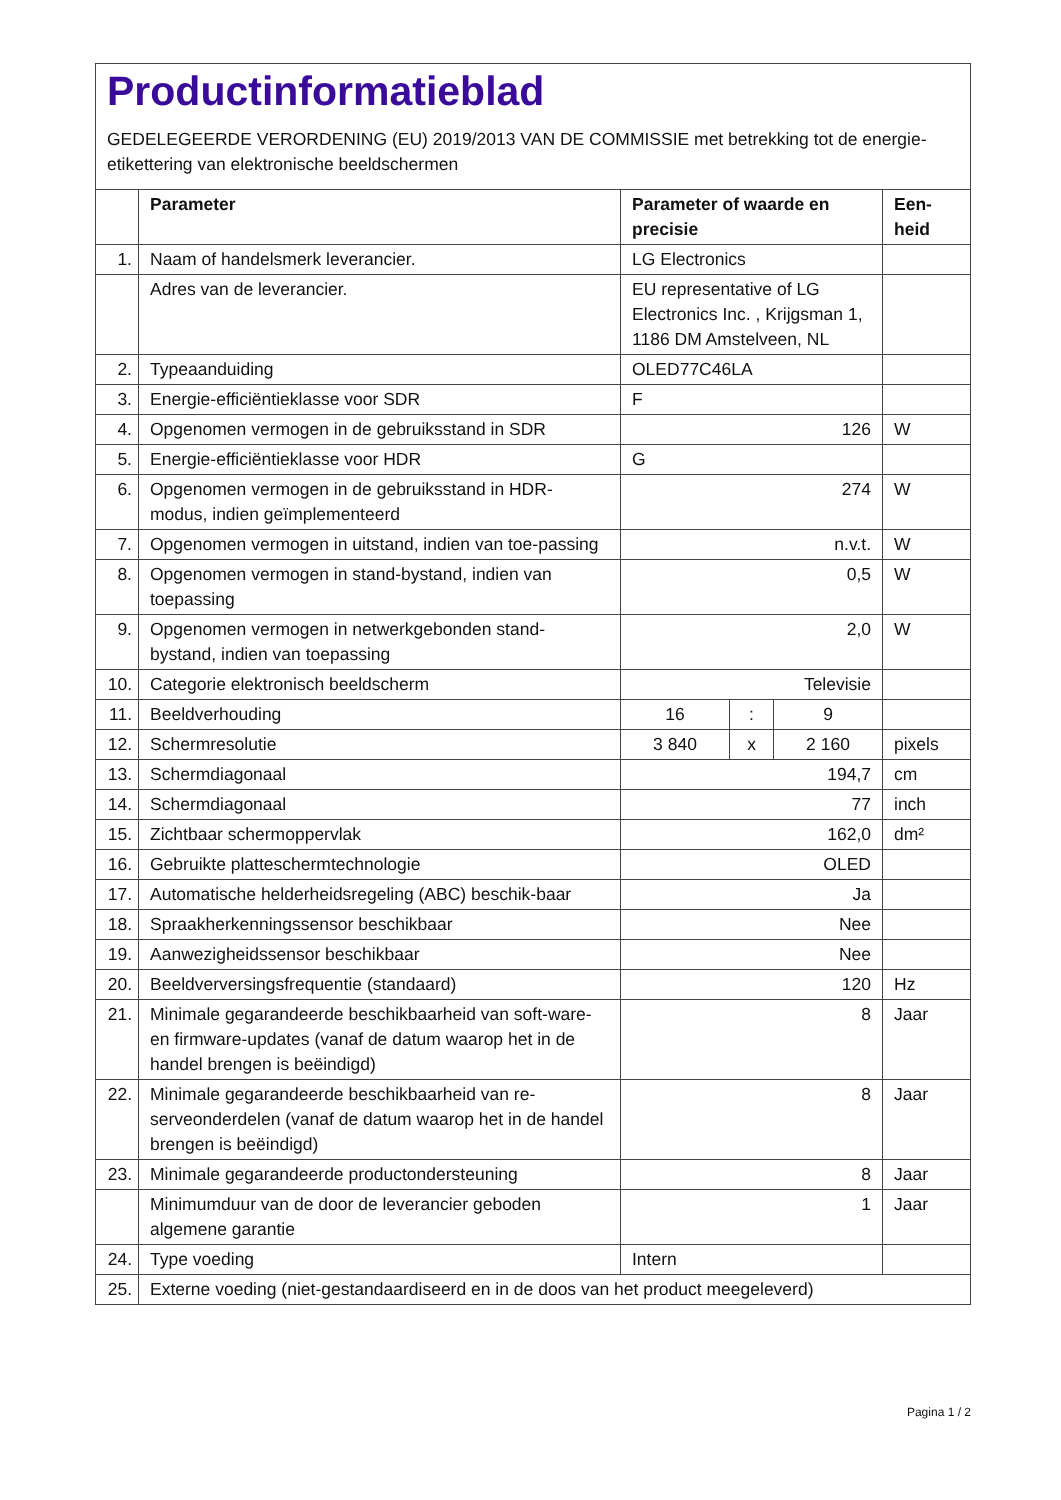Productinformatieblad
GEDELEGEERDE VERORDENING (EU) 2019/2013 VAN DE COMMISSIE met betrekking tot de energie-etikettering van elektronische beeldschermen
| | Parameter | Parameter of waarde en precisie | | | Een- heid |
| --- | --- | --- | --- | --- | --- |
| 1. | Naam of handelsmerk leverancier. | LG Electronics | | | |
| | Adres van de leverancier. | EU representative of LG Electronics Inc. , Krijgsman 1, 1186 DM Amstelveen, NL | | | |
| 2. | Typeaanduiding | OLED77C46LA | | | |
| 3. | Energie-efficiëntieklasse voor SDR | F | | | |
| 4. | Opgenomen vermogen in de gebruiksstand in SDR | 126 | | | W |
| 5. | Energie-efficiëntieklasse voor HDR | G | | | |
| 6. | Opgenomen vermogen in de gebruiksstand in HDR-modus, indien geïmplementeerd | 274 | | | W |
| 7. | Opgenomen vermogen in uitstand, indien van toe-passing | n.v.t. | | | W |
| 8. | Opgenomen vermogen in stand-bystand, indien van toepassing | 0,5 | | | W |
| 9. | Opgenomen vermogen in netwerkgebonden stand-bystand, indien van toepassing | 2,0 | | | W |
| 10. | Categorie elektronisch beeldscherm | Televisie | | | |
| 11. | Beeldverhouding | 16 | : | 9 | |
| 12. | Schermresolutie | 3 840 | x | 2 160 | pixels |
| 13. | Schermdiagonaal | 194,7 | | | cm |
| 14. | Schermdiagonaal | 77 | | | inch |
| 15. | Zichtbaar schermoppervlak | 162,0 | | | dm² |
| 16. | Gebruikte platteschermtechnologie | OLED | | | |
| 17. | Automatische helderheidsregeling (ABC) beschik-baar | Ja | | | |
| 18. | Spraakherkenningssensor beschikbaar | Nee | | | |
| 19. | Aanwezigheidssensor beschikbaar | Nee | | | |
| 20. | Beeldverversingsfrequentie (standaard) | 120 | | | Hz |
| 21. | Minimale gegarandeerde beschikbaarheid van soft-ware- en firmware-updates (vanaf de datum waarop het in de handel brengen is beëindigd) | 8 | | | Jaar |
| 22. | Minimale gegarandeerde beschikbaarheid van re-serveonderdelen (vanaf de datum waarop het in de handel brengen is beëindigd) | 8 | | | Jaar |
| 23. | Minimale gegarandeerde productondersteuning | 8 | | | Jaar |
| | Minimumduur van de door de leverancier geboden algemene garantie | 1 | | | Jaar |
| 24. | Type voeding | Intern | | | |
| 25. | Externe voeding (niet-gestandaardiseerd en in de doos van het product meegeleverd) | | | | |
Pagina 1 / 2